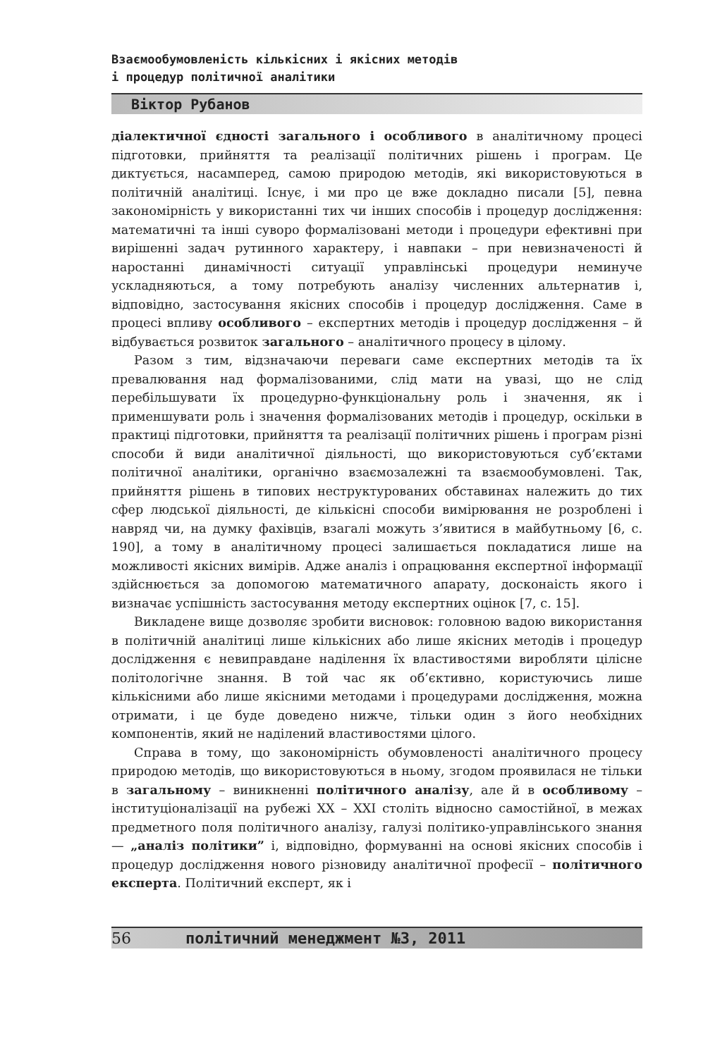Взаємообумовленість кількісних і якісних методів
і процедур політичної аналітики
Віктор Рубанов
діалектичної єдності загального і особливого в аналітичному процесі підготовки, прийняття та реалізації політичних рішень і програм. Це диктується, насамперед, самою природою методів, які використовуються в політичній аналітиці. Існує, і ми про це вже докладно писали [5], певна закономірність у використанні тих чи інших способів і процедур дослідження: математичні та інші суворо формалізовані методи і процедури ефективні при вирішенні задач рутинного характеру, і навпаки – при невизначеності й наростанні динамічності ситуації управлінські процедури неминуче ускладняються, а тому потребують аналізу численних альтернатив і, відповідно, застосування якісних способів і процедур дослідження. Саме в процесі впливу особливого – експертних методів і процедур дослідження – й відбувається розвиток загального – аналітичного процесу в цілому.
Разом з тим, відзначаючи переваги саме експертних методів та їх превалювання над формалізованими, слід мати на увазі, що не слід перебільшувати їх процедурно-функціональну роль і значення, як і применшувати роль і значення формалізованих методів і процедур, оскільки в практиці підготовки, прийняття та реалізації політичних рішень і програм різні способи й види аналітичної діяльності, що використовуються суб’єктами політичної аналітики, органічно взаємозалежні та взаємообумовлені. Так, прийняття рішень в типових неструктурованих обставинах належить до тих сфер людської діяльності, де кількісні способи вимірювання не розроблені і навряд чи, на думку фахівців, взагалі можуть з’явитися в майбутньому [6, с. 190], а тому в аналітичному процесі залишається покладатися лише на можливості якісних вимірів. Адже аналіз і опрацювання експертної інформації здійснюється за допомогою математичного апарату, досконаість якого і визначає успішність застосування методу експертних оцінок [7, с. 15].
Викладене вище дозволяє зробити висновок: головною вадою використання в політичній аналітиці лише кількісних або лише якісних методів і процедур дослідження є невиправдане наділення їх властивостями виробляти цілісне політологічне знання. В той час як об’єктивно, користуючись лише кількісними або лише якісними методами і процедурами дослідження, можна отримати, і це буде доведено нижче, тільки один з його необхідних компонентів, який не наділений властивостями цілого.
Справа в тому, що закономірність обумовленості аналітичного процесу природою методів, що використовуються в ньому, згодом проявилася не тільки в загальному – виникненні політичного аналізу, але й в особливому – інституціоналізації на рубежі XX – XXI століть відносно самостійної, в межах предметного поля політичного аналізу, галузі політико-управлінського знання — „аналіз політики” і, відповідно, формуванні на основі якісних способів і процедур дослідження нового різновиду аналітичної професії – політичного експерта. Політичний експерт, як і
56 політичний менеджмент №3, 2011